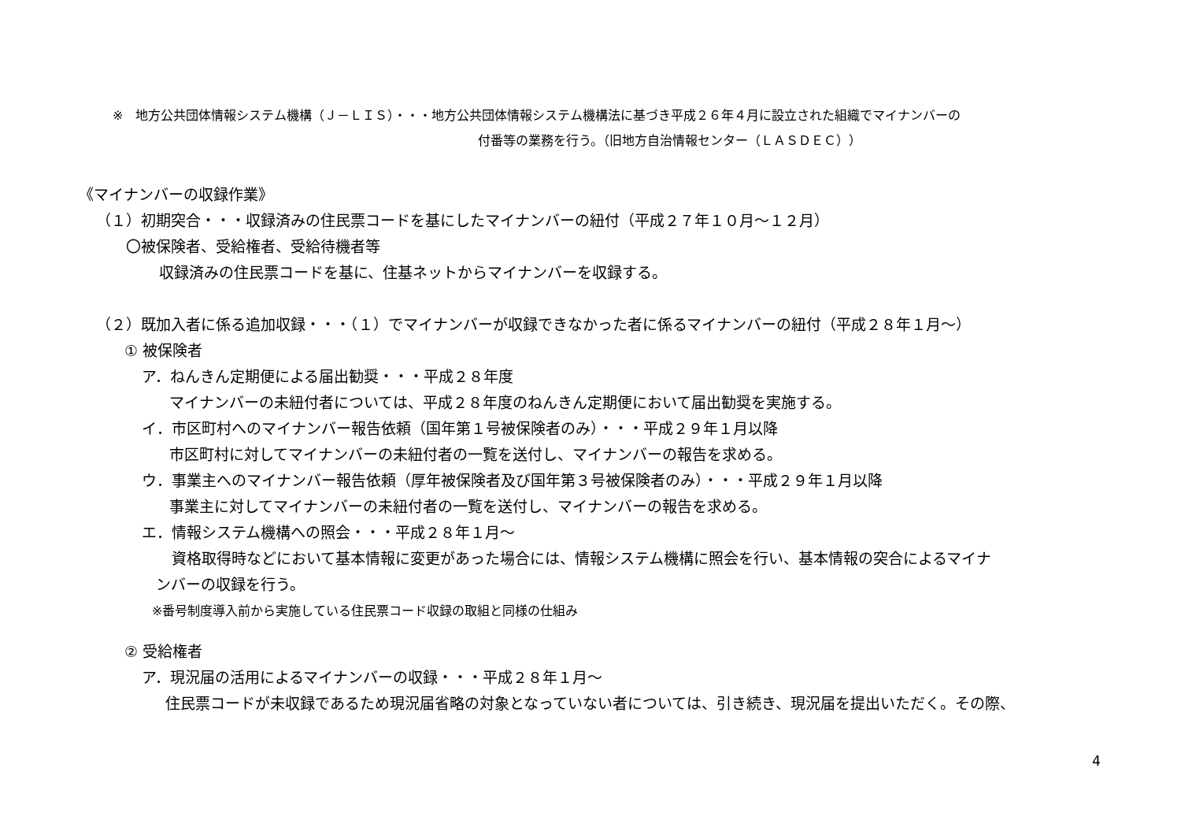※　地方公共団体情報システム機構（Ｊ－ＬＩＳ）・・・地方公共団体情報システム機構法に基づき平成２６年４月に設立された組織でマイナンバーの
付番等の業務を行う。（旧地方自治情報センター（ＬＡＳＤＥＣ））
《マイナンバーの収録作業》
（１）初期突合・・・収録済みの住民票コードを基にしたマイナンバーの紐付（平成２７年１０月～１２月）
〇被保険者、受給権者、受給待機者等
収録済みの住民票コードを基に、住基ネットからマイナンバーを収録する。
（２）既加入者に係る追加収録・・・（１）でマイナンバーが収録できなかった者に係るマイナンバーの紐付（平成２８年１月～）
① 被保険者
ア．ねんきん定期便による届出勧奨・・・平成２８年度
マイナンバーの未紐付者については、平成２８年度のねんきん定期便において届出勧奨を実施する。
イ．市区町村へのマイナンバー報告依頼（国年第１号被保険者のみ）・・・平成２９年１月以降
市区町村に対してマイナンバーの未紐付者の一覧を送付し、マイナンバーの報告を求める。
ウ．事業主へのマイナンバー報告依頼（厚年被保険者及び国年第３号被保険者のみ）・・・平成２９年１月以降
事業主に対してマイナンバーの未紐付者の一覧を送付し、マイナンバーの報告を求める。
エ．情報システム機構への照会・・・平成２８年１月～
資格取得時などにおいて基本情報に変更があった場合には、情報システム機構に照会を行い、基本情報の突合によるマイナ
ンバーの収録を行う。
※番号制度導入前から実施している住民票コード収録の取組と同様の仕組み
② 受給権者
ア．現況届の活用によるマイナンバーの収録・・・平成２８年１月～
住民票コードが未収録であるため現況届省略の対象となっていない者については、引き続き、現況届を提出いただく。その際、
4